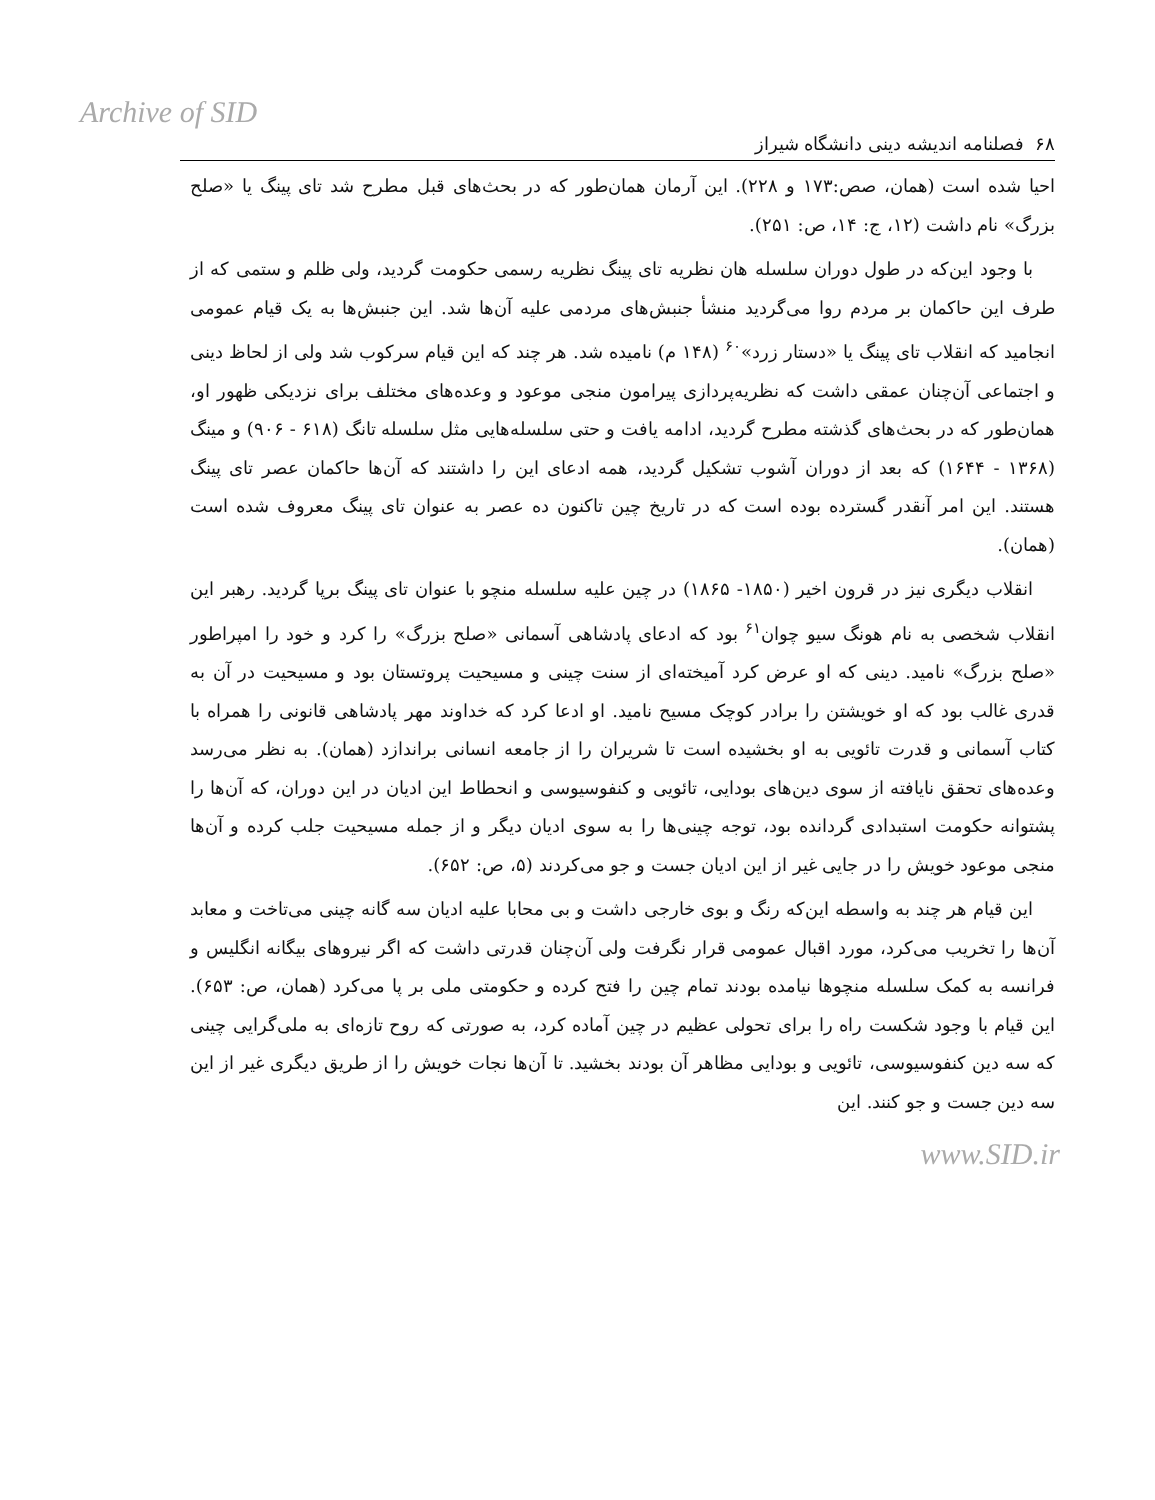Archive of SID
۶۸ فصلنامه اندیشه دینی دانشگاه شیراز
احیا شده است (همان، صص:۱۷۳ و ۲۲۸). این آرمان همان‌طور که در بحث‌های قبل مطرح شد تای پینگ یا «صلح بزرگ» نام داشت (۱۲، ج: ۱۴، ص: ۲۵۱).
با وجود این‌که در طول دوران سلسله هان نظریه تای پینگ نظریه رسمی حکومت گردید، ولی ظلم و ستمی که از طرف این حاکمان بر مردم روا می‌گردید منشأ جنبش‌های مردمی علیه آن‌ها شد. این جنبش‌ها به یک قیام عمومی انجامید که انقلاب تای پینگ یا «دستار زرد»<sup>۶۰</sup> (۱۴۸ م) نامیده شد. هر چند که این قیام سرکوب شد ولی از لحاظ دینی و اجتماعی آن‌چنان عمقی داشت که نظریه‌پردازی پیرامون منجی موعود و وعده‌های مختلف برای نزدیکی ظهور او، همان‌طور که در بحث‌های گذشته مطرح گردید، ادامه یافت و حتی سلسله‌هایی مثل سلسله تانگ (۶۱۸ - ۹۰۶) و مینگ (۱۳۶۸ - ۱۶۴۴) که بعد از دوران آشوب تشکیل گردید، همه ادعای این را داشتند که آن‌ها حاکمان عصر تای پینگ هستند. این امر آنقدر گسترده بوده است که در تاریخ چین تاکنون ده عصر به عنوان تای پینگ معروف شده است (همان).
انقلاب دیگری نیز در قرون اخیر (۱۸۵۰- ۱۸۶۵) در چین علیه سلسله منچو با عنوان تای پینگ برپا گردید. رهبر این انقلاب شخصی به نام هونگ سیو چوان<sup>۶۱</sup> بود که ادعای پادشاهی آسمانی «صلح بزرگ» را کرد و خود را امپراطور «صلح بزرگ» نامید. دینی که او عرض کرد آمیخته‌ای از سنت چینی و مسیحیت پروتستان بود و مسیحیت در آن به قدری غالب بود که او خویشتن را برادر کوچک مسیح نامید. او ادعا کرد که خداوند مهر پادشاهی قانونی را همراه با کتاب آسمانی و قدرت تائویی به او بخشیده است تا شریران را از جامعه انسانی براندازد (همان). به نظر می‌رسد وعده‌های تحقق نایافته از سوی دین‌های بودایی، تائویی و کنفوسیوسی و انحطاط این ادیان در این دوران، که آن‌ها را پشتوانه حکومت استبدادی گردانده بود، توجه چینی‌ها را به سوی ادیان دیگر و از جمله مسیحیت جلب کرده و آن‌ها منجی موعود خویش را در جایی غیر از این ادیان جست و جو می‌کردند (۵، ص: ۶۵۲).
این قیام هر چند به واسطه این‌که رنگ و بوی خارجی داشت و بی محابا علیه ادیان سه گانه چینی می‌تاخت و معابد آن‌ها را تخریب می‌کرد، مورد اقبال عمومی قرار نگرفت ولی آن‌چنان قدرتی داشت که اگر نیروهای بیگانه انگلیس و فرانسه به کمک سلسله منچوها نیامده بودند تمام چین را فتح کرده و حکومتی ملی بر پا می‌کرد (همان، ص: ۶۵۳). این قیام با وجود شکست راه را برای تحولی عظیم در چین آماده کرد، به صورتی که روح تازه‌ای به ملی‌گرایی چینی که سه دین کنفوسیوسی، تائویی و بودایی مظاهر آن بودند بخشید. تا آن‌ها نجات خویش را از طریق دیگری غیر از این سه دین جست و جو کنند. این
www.SID.ir